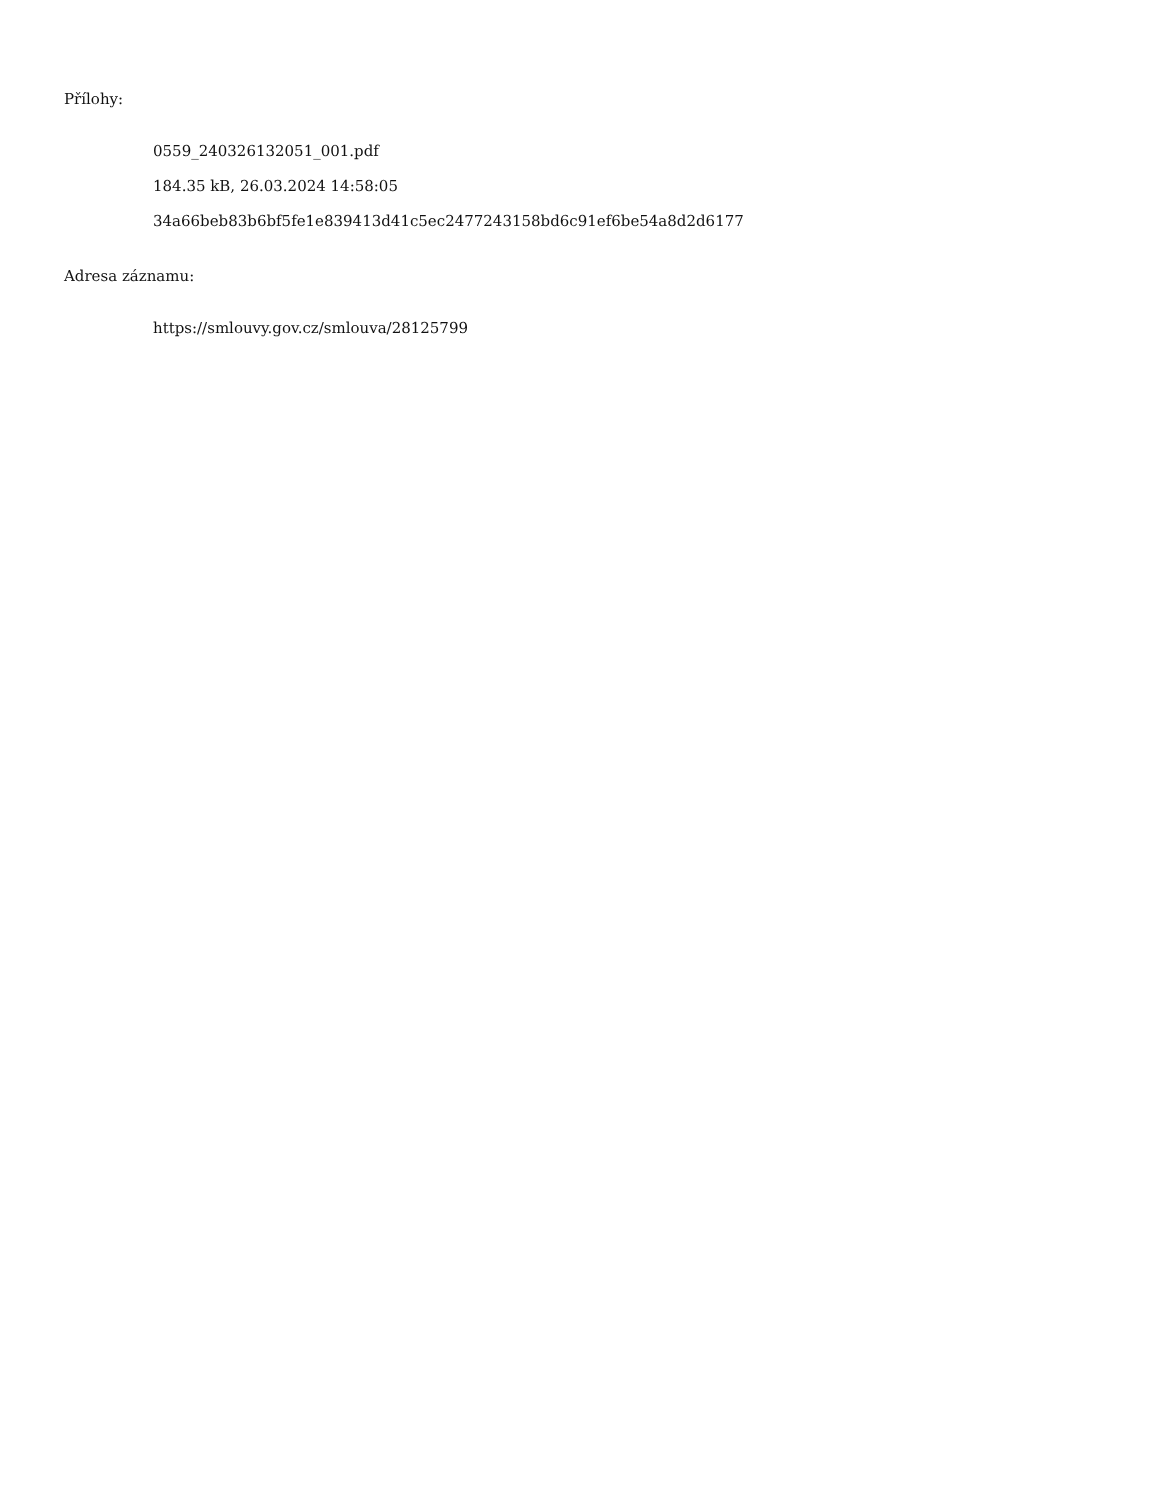Přílohy:
0559_240326132051_001.pdf
184.35 kB, 26.03.2024 14:58:05
34a66beb83b6bf5fe1e839413d41c5ec2477243158bd6c91ef6be54a8d2d6177
Adresa záznamu:
https://smlouvy.gov.cz/smlouva/28125799